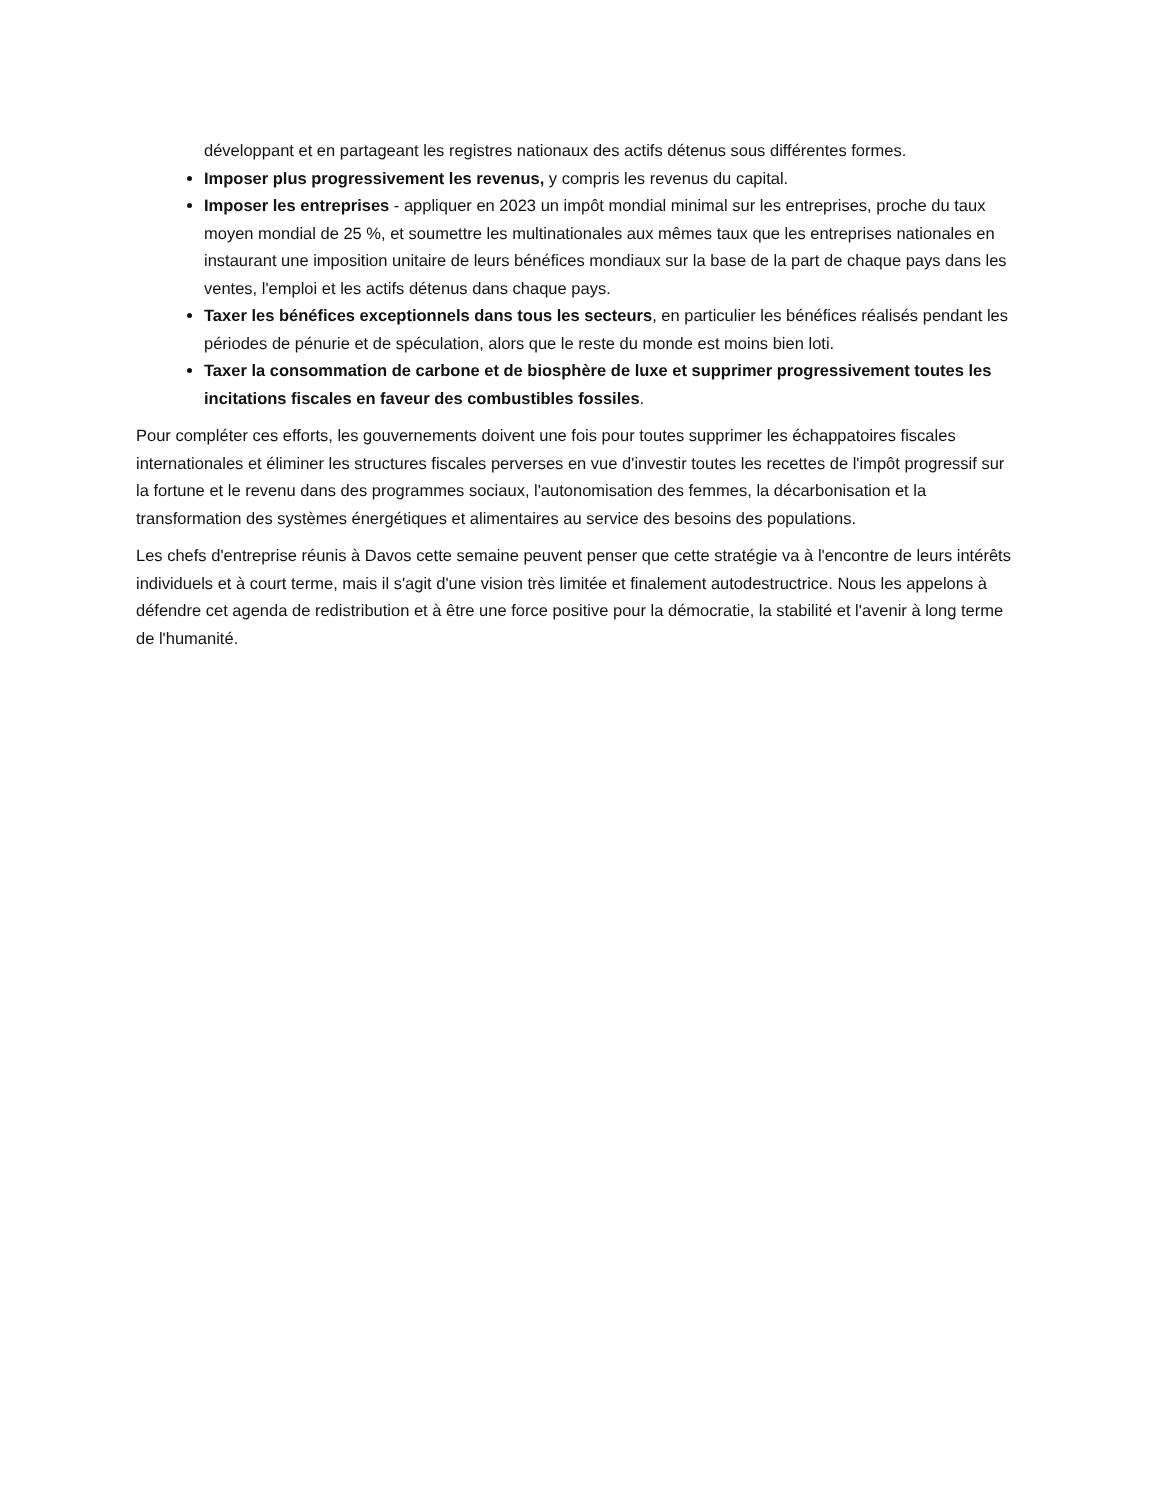développant et en partageant les registres nationaux des actifs détenus sous différentes formes.
Imposer plus progressivement les revenus, y compris les revenus du capital.
Imposer les entreprises - appliquer en 2023 un impôt mondial minimal sur les entreprises, proche du taux moyen mondial de 25 %, et soumettre les multinationales aux mêmes taux que les entreprises nationales en instaurant une imposition unitaire de leurs bénéfices mondiaux sur la base de la part de chaque pays dans les ventes, l'emploi et les actifs détenus dans chaque pays.
Taxer les bénéfices exceptionnels dans tous les secteurs, en particulier les bénéfices réalisés pendant les périodes de pénurie et de spéculation, alors que le reste du monde est moins bien loti.
Taxer la consommation de carbone et de biosphère de luxe et supprimer progressivement toutes les incitations fiscales en faveur des combustibles fossiles.
Pour compléter ces efforts, les gouvernements doivent une fois pour toutes supprimer les échappatoires fiscales internationales et éliminer les structures fiscales perverses en vue d'investir toutes les recettes de l'impôt progressif sur la fortune et le revenu dans des programmes sociaux, l'autonomisation des femmes, la décarbonisation et la transformation des systèmes énergétiques et alimentaires au service des besoins des populations.
Les chefs d'entreprise réunis à Davos cette semaine peuvent penser que cette stratégie va à l'encontre de leurs intérêts individuels et à court terme, mais il s'agit d'une vision très limitée et finalement autodestructrice. Nous les appelons à défendre cet agenda de redistribution et à être une force positive pour la démocratie, la stabilité et l'avenir à long terme de l'humanité.